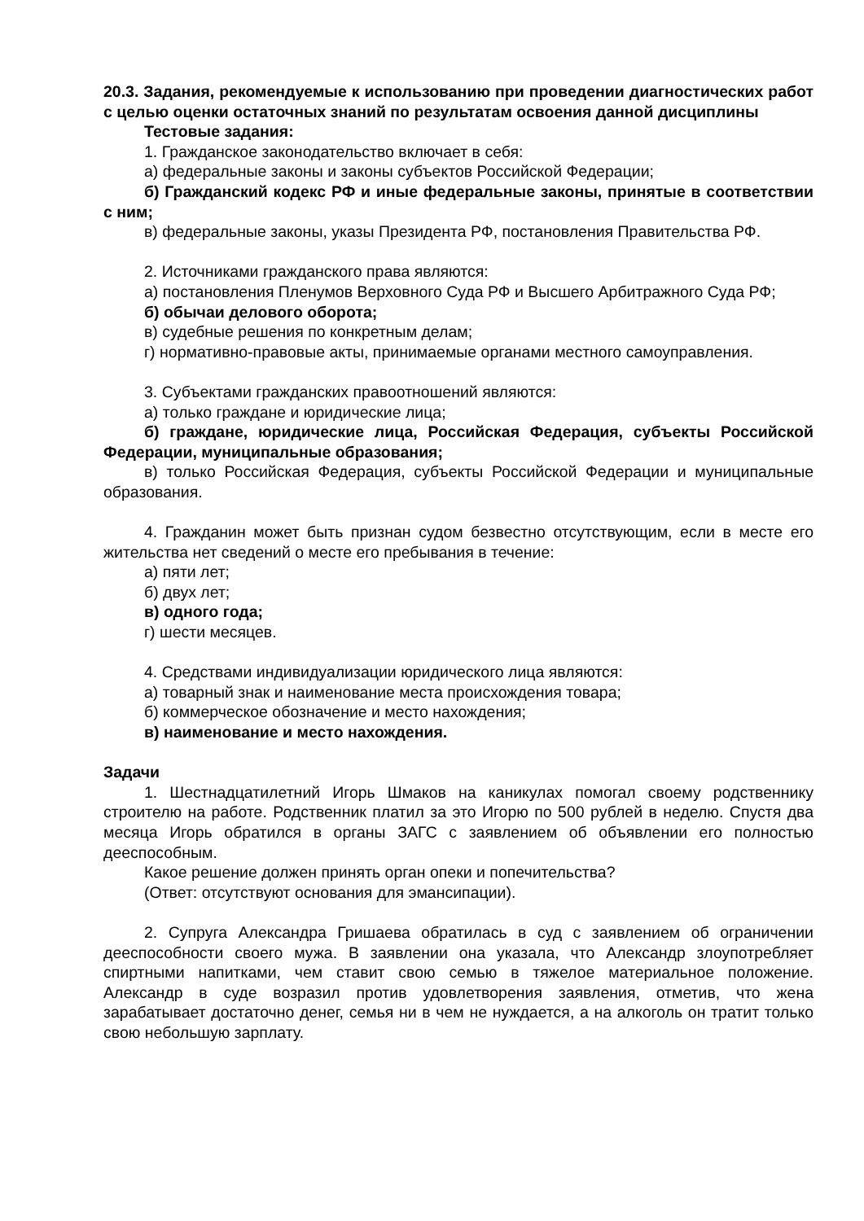20.3. Задания, рекомендуемые к использованию при проведении диагностических работ с целью оценки остаточных знаний по результатам освоения данной дисциплины
Тестовые задания:
1. Гражданское законодательство включает в себя:
а) федеральные законы и законы субъектов Российской Федерации;
б) Гражданский кодекс РФ и иные федеральные законы, принятые в соответствии с ним;
в) федеральные законы, указы Президента РФ, постановления Правительства РФ.
2. Источниками гражданского права являются:
а) постановления Пленумов Верховного Суда РФ и Высшего Арбитражного Суда РФ;
б) обычаи делового оборота;
в) судебные решения по конкретным делам;
г) нормативно-правовые акты, принимаемые органами местного самоуправления.
3. Субъектами гражданских правоотношений являются:
а) только граждане и юридические лица;
б) граждане, юридические лица, Российская Федерация, субъекты Российской Федерации, муниципальные образования;
в) только Российская Федерация, субъекты Российской Федерации и муниципальные образования.
4. Гражданин может быть признан судом безвестно отсутствующим, если в месте его жительства нет сведений о месте его пребывания в течение:
а) пяти лет;
б) двух лет;
в) одного года;
г) шести месяцев.
4. Средствами индивидуализации юридического лица являются:
а) товарный знак и наименование места происхождения товара;
б) коммерческое обозначение и место нахождения;
в) наименование и место нахождения.
Задачи
1. Шестнадцатилетний Игорь Шмаков на каникулах помогал своему родственнику строителю на работе. Родственник платил за это Игорю по 500 рублей в неделю. Спустя два месяца Игорь обратился в органы ЗАГС с заявлением об объявлении его полностью дееспособным.
Какое решение должен принять орган опеки и попечительства?
(Ответ: отсутствуют основания для эмансипации).
2. Супруга Александра Гришаева обратилась в суд с заявлением об ограничении дееспособности своего мужа. В заявлении она указала, что Александр злоупотребляет спиртными напитками, чем ставит свою семью в тяжелое материальное положение. Александр в суде возразил против удовлетворения заявления, отметив, что жена зарабатывает достаточно денег, семья ни в чем не нуждается, а на алкоголь он тратит только свою небольшую зарплату.